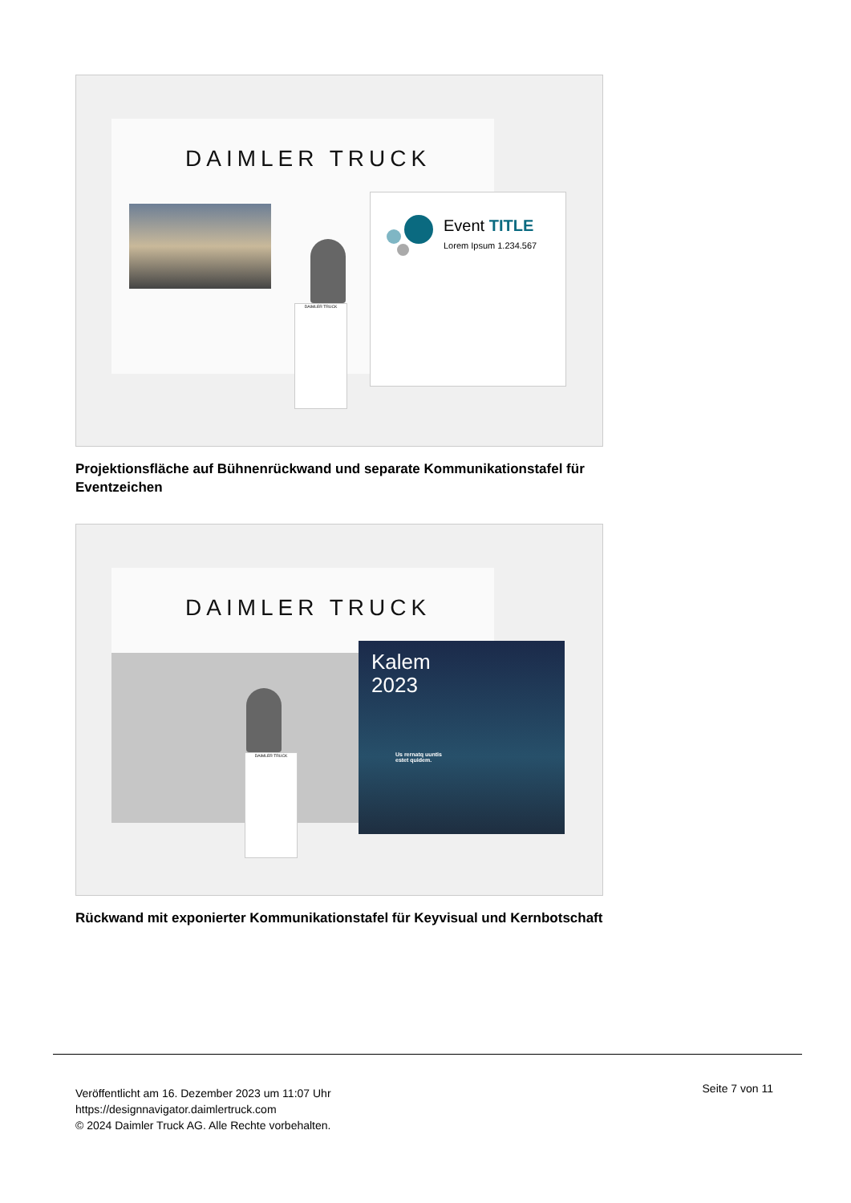DAIMLER TRUCK
DAIMLER TRUCK
Event TITLE
Lorem Ipsum 1.234.567
Projektionsfläche auf Bühnenrückwand und separate Kommunikationstafel für Eventzeichen
DAIMLER TRUCK
DAIMLER TRUCK
Kalem
2023
Us rernatq uuntis
estet quidem.
Rückwand mit exponierter Kommunikationstafel für Keyvisual und Kernbotschaft
Veröffentlicht am 16. Dezember 2023 um 11:07 Uhr
https://designnavigator.daimlertruck.com
© 2024 Daimler Truck AG. Alle Rechte vorbehalten.
Seite 7 von 11